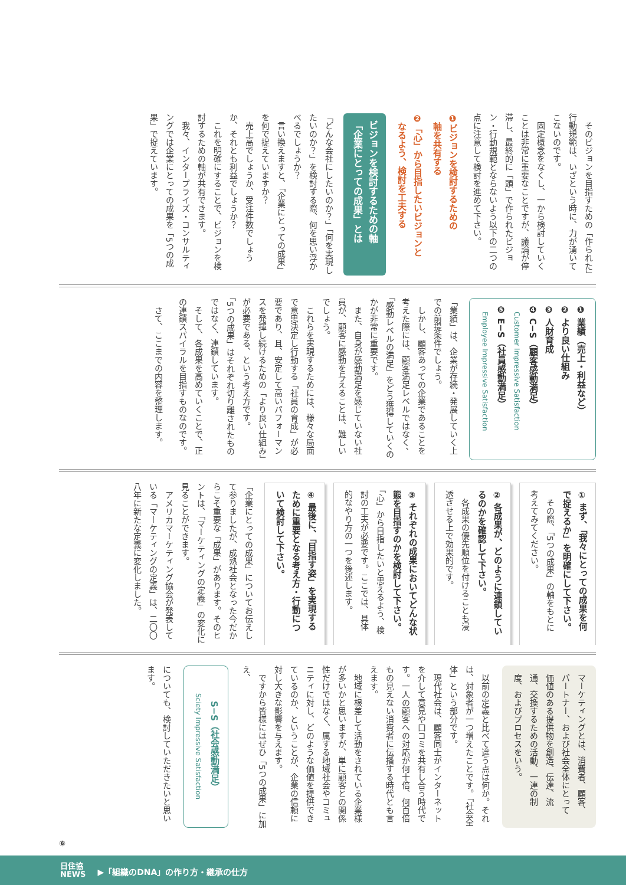そのビジョンを目指すための「作られた」行動規範は、いざという時に、力が湧いてこないのです。
　固定概念をなくし、一から検討していくことは非常に重要なことですが、議論が停滞し、最終的に「頭」で作られたビジョン・行動規範とならないよう以下の二つの点に注意して検討を進めて下さい。
❶ビジョンを検討するための
　軸を共有する
❷「心」から目指したいビジョンと
　なるよう、検討を工夫する
ビジョンを検討するための軸
「企業にとっての成果」とは
「どんな会社にしたいのか？」「何を実現したいのか？」を検討する際、何を思い浮かべるでしょうか？
　言い換えますと、「企業にとっての成果」を何で捉えていますか？
　売上高でしょうか、受注件数でしょうか、それとも利益でしょうか？
　これを明確にすることで、ビジョンを検討するための軸が共有できます。
　我々、インタープライズ・コンサルティングでは企業にとっての成果を「5つの成果」で捉えています。
❶ 業績（売上・利益など）
❷ より良い仕組み
❸ 人財育成
❹ C−S（顧客感動満足）
　Customer Impressive Satisfaction
❺ E−S（社員感動満足）
　Employee Impressive Satisfaction
「業績」は、企業が存続・発展していく上での前提条件でしょう。
　しかし、顧客あっての企業であることを考えた際には、顧客満足レベルではなく、「感動レベルの満足」をどう獲得していくのかが非常に重要です。
　また、自身が感動満足を感じていない社員が、顧客に感動を与えることは、難しいでしょう。
　これらを実現するためには、様々な局面で意思決定し行動する「社員の育成」が必要であり、且、安定して高いパフォーマンスを発揮し続けるための「より良い仕組み」が必要である、という考え方です。
「5つの成果」はそれぞれ切り離されたものではなく、連鎖しています。
　そして、各成果を高めていくことで、正の連鎖スパイラルを目指すものなのです。
　さて、ここまでの内容を整理します。
① まず、「我々にとっての成果を何で捉えるか」を明確にして下さい。
　その際、「5つの成果」の軸をもとに考えてみてください。
② 各成果が、どのように連鎖しているのかを確認して下さい。
　各成果の優先順位を付けることも浸透させる上で効果的です。
③ それぞれの成果においてどんな状態を目指すのかを検討して下さい。
「心」から目指したいと思えるよう、検討の工夫が必要です。ここでは、具体的なやり方の一つを後述します。
④ 最後に、「目指す姿」を実現するために重要となる考え方・行動について検討して下さい。
「企業にとっての成果」についてお伝えして参りましたが、成熟社会となった今だからこそ重要な「成果」があります。そのヒントは、「マーケティングの定義」の変化に見ることができます。
　アメリカマーケティング協会が発表している「マーケティングの定義」は、二〇〇八年に新たな定義に変化しました。
マーケティングとは、消費者、顧客、パートナー、および社会全体にとって価値のある提供物を創造、伝達、流通、交換するための活動、一連の制度、およびプロセスをいう。
　以前の定義と比べて違う点は何か。それは、対象者が一つ増えたことです。「社会全体」という部分です。
　現代社会は、顧客同士がインターネットを介して意見や口コミを共有し合う時代です。一人の顧客への対応が何十倍、何百倍もの見えない消費者に伝播する時代とも言えます。
　地域に根差して活動をされている企業様が多いかと思いますが、単に顧客との関係性だけではなく、属する地域社会やコミュニティに対し、どのような価値を提供できているのか、ということが、企業の信頼に対し大きな影響を与えます。
　ですから皆様にはぜひ「5つの成果」に加え、
S−S（社会感動満足）
Sciety Impressive Satisfaction
についても、検討していただきたいと思います。
⑥
日住協
NEWS ▶「組織のDNA」の作り方・継承の仕方